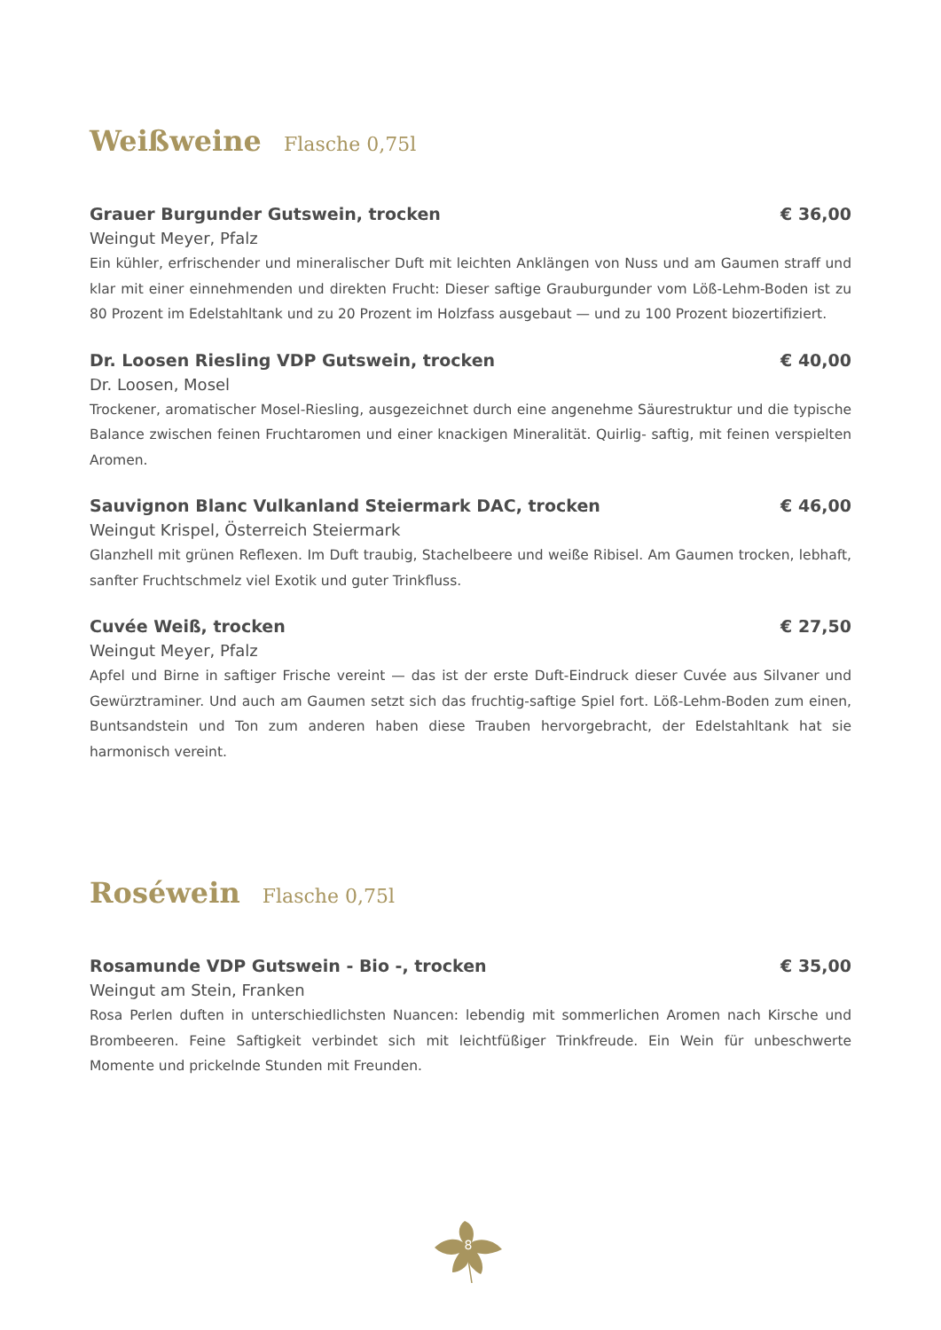Weißweine Flasche 0,75l
Grauer Burgunder Gutswein, trocken € 36,00
Weingut Meyer, Pfalz
Ein kühler, erfrischender und mineralischer Duft mit leichten Anklängen von Nuss und am Gaumen straff und klar mit einer einnehmenden und direkten Frucht: Dieser saftige Grauburgunder vom Löß-Lehm-Boden ist zu 80 Prozent im Edelstahltank und zu 20 Prozent im Holzfass ausgebaut — und zu 100 Prozent biozertifiziert.
Dr. Loosen Riesling VDP Gutswein, trocken € 40,00
Dr. Loosen, Mosel
Trockener, aromatischer Mosel-Riesling, ausgezeichnet durch eine angenehme Säurestruktur und die typische Balance zwischen feinen Fruchtaromen und einer knackigen Mineralität. Quirlig- saftig, mit feinen verspielten Aromen.
Sauvignon Blanc Vulkanland Steiermark DAC, trocken € 46,00
Weingut Krispel, Österreich Steiermark
Glanzhell mit grünen Reflexen. Im Duft traubig, Stachelbeere und weiße Ribisel. Am Gaumen trocken, lebhaft, sanfter Fruchtschmelz viel Exotik und guter Trinkfluss.
Cuvée Weiß, trocken € 27,50
Weingut Meyer, Pfalz
Apfel und Birne in saftiger Frische vereint — das ist der erste Duft-Eindruck dieser Cuvée aus Silvaner und Gewürztraminer. Und auch am Gaumen setzt sich das fruchtig-saftige Spiel fort. Löß-Lehm-Boden zum einen, Buntsandstein und Ton zum anderen haben diese Trauben hervorgebracht, der Edelstahltank hat sie harmonisch vereint.
Roséwein Flasche 0,75l
Rosamunde VDP Gutswein - Bio -, trocken € 35,00
Weingut am Stein, Franken
Rosa Perlen duften in unterschiedlichsten Nuancen: lebendig mit sommerlichen Aromen nach Kirsche und Brombeeren. Feine Saftigkeit verbindet sich mit leichtfüßiger Trinkfreude. Ein Wein für unbeschwerte Momente und prickelnde Stunden mit Freunden.
8